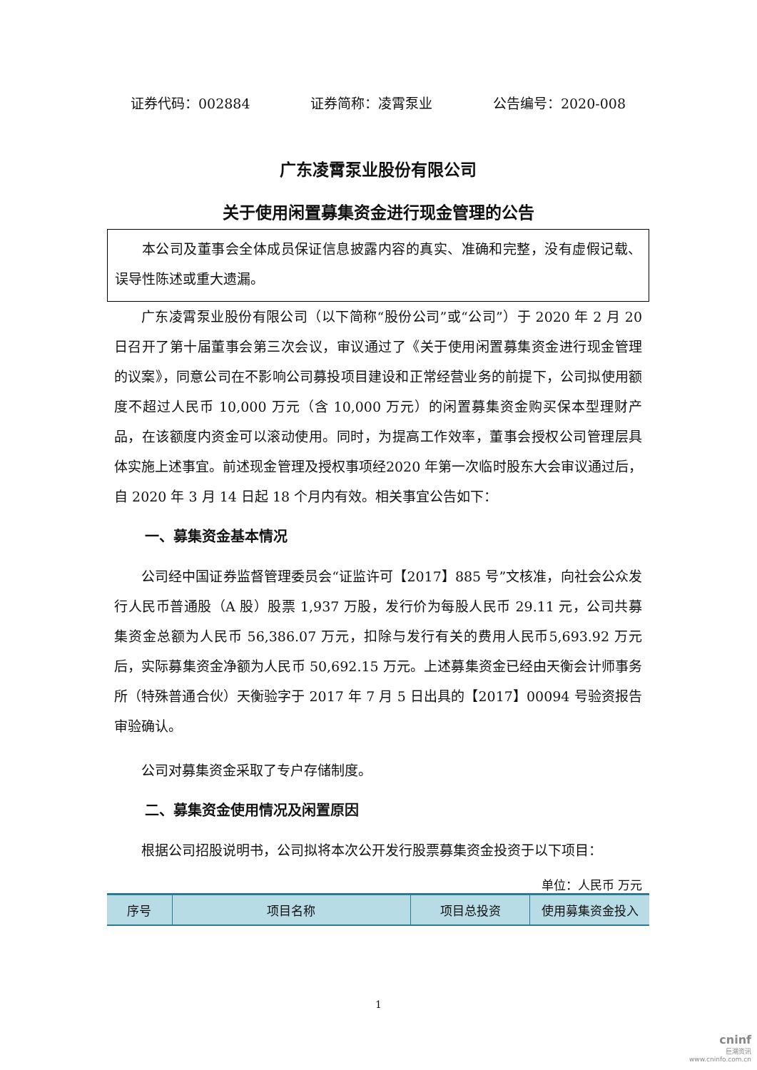证券代码：002884 证券简称：凌霄泵业 公告编号：2020-008
广东凌霄泵业股份有限公司
关于使用闲置募集资金进行现金管理的公告
本公司及董事会全体成员保证信息披露内容的真实、准确和完整，没有虚假记载、误导性陈述或重大遗漏。
广东凌霄泵业股份有限公司（以下简称“股份公司”或“公司”）于 2020 年 2 月 20 日召开了第十届董事会第三次会议，审议通过了《关于使用闲置募集资金进行现金管理的议案》，同意公司在不影响公司募投项目建设和正常经营业务的前提下，公司拟使用额度不超过人民币 10,000 万元（含 10,000 万元）的闲置募集资金购买保本型理财产品，在该额度内资金可以滚动使用。同时，为提高工作效率，董事会授权公司管理层具体实施上述事宜。前述现金管理及授权事项经2020 年第一次临时股东大会审议通过后，自 2020 年 3 月 14 日起 18 个月内有效。相关事宜公告如下：
一、募集资金基本情况
公司经中国证券监督管理委员会“证监许可【2017】885 号”文核准，向社会公众发行人民币普通股（A 股）股票 1,937 万股，发行价为每股人民币 29.11 元，公司共募集资金总额为人民币 56,386.07 万元，扣除与发行有关的费用人民币5,693.92 万元后，实际募集资金净额为人民币 50,692.15 万元。上述募集资金已经由天衡会计师事务所（特殊普通合伙）天衡验字于 2017 年 7 月 5 日出具的【2017】00094 号验资报告审验确认。
公司对募集资金采取了专户存储制度。
二、募集资金使用情况及闲置原因
根据公司招股说明书，公司拟将本次公开发行股票募集资金投资于以下项目：
单位：人民币 万元
| 序号 | 项目名称 | 项目总投资 | 使用募集资金投入 |
| --- | --- | --- | --- |
1
cninf
巨潮资讯
www.cninfo.com.cn